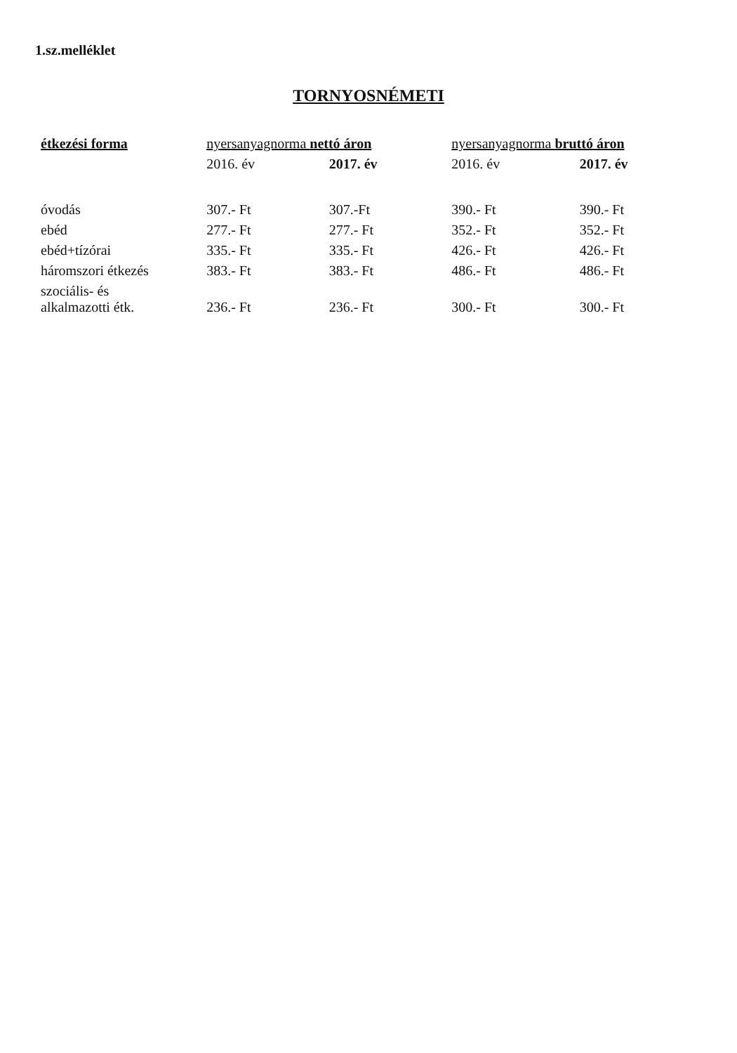1.sz.melléklet
TORNYOSNÉMETI
| étkezési forma | nyersanyagnorma nettó áron | | nyersanyagnorma bruttó áron | |
| --- | --- | --- | --- | --- |
| | 2016. év | 2017. év | 2016. év | 2017. év |
| óvodás | 307.- Ft | 307.-Ft | 390.- Ft | 390.- Ft |
| ebéd | 277.- Ft | 277.- Ft | 352.- Ft | 352.- Ft |
| ebéd+tízórai | 335.- Ft | 335.- Ft | 426.- Ft | 426.- Ft |
| háromszori étkezés | 383.- Ft | 383.- Ft | 486.- Ft | 486.- Ft |
| szociális- és alkalmazotti étk. | 236.- Ft | 236.- Ft | 300.- Ft | 300.- Ft |